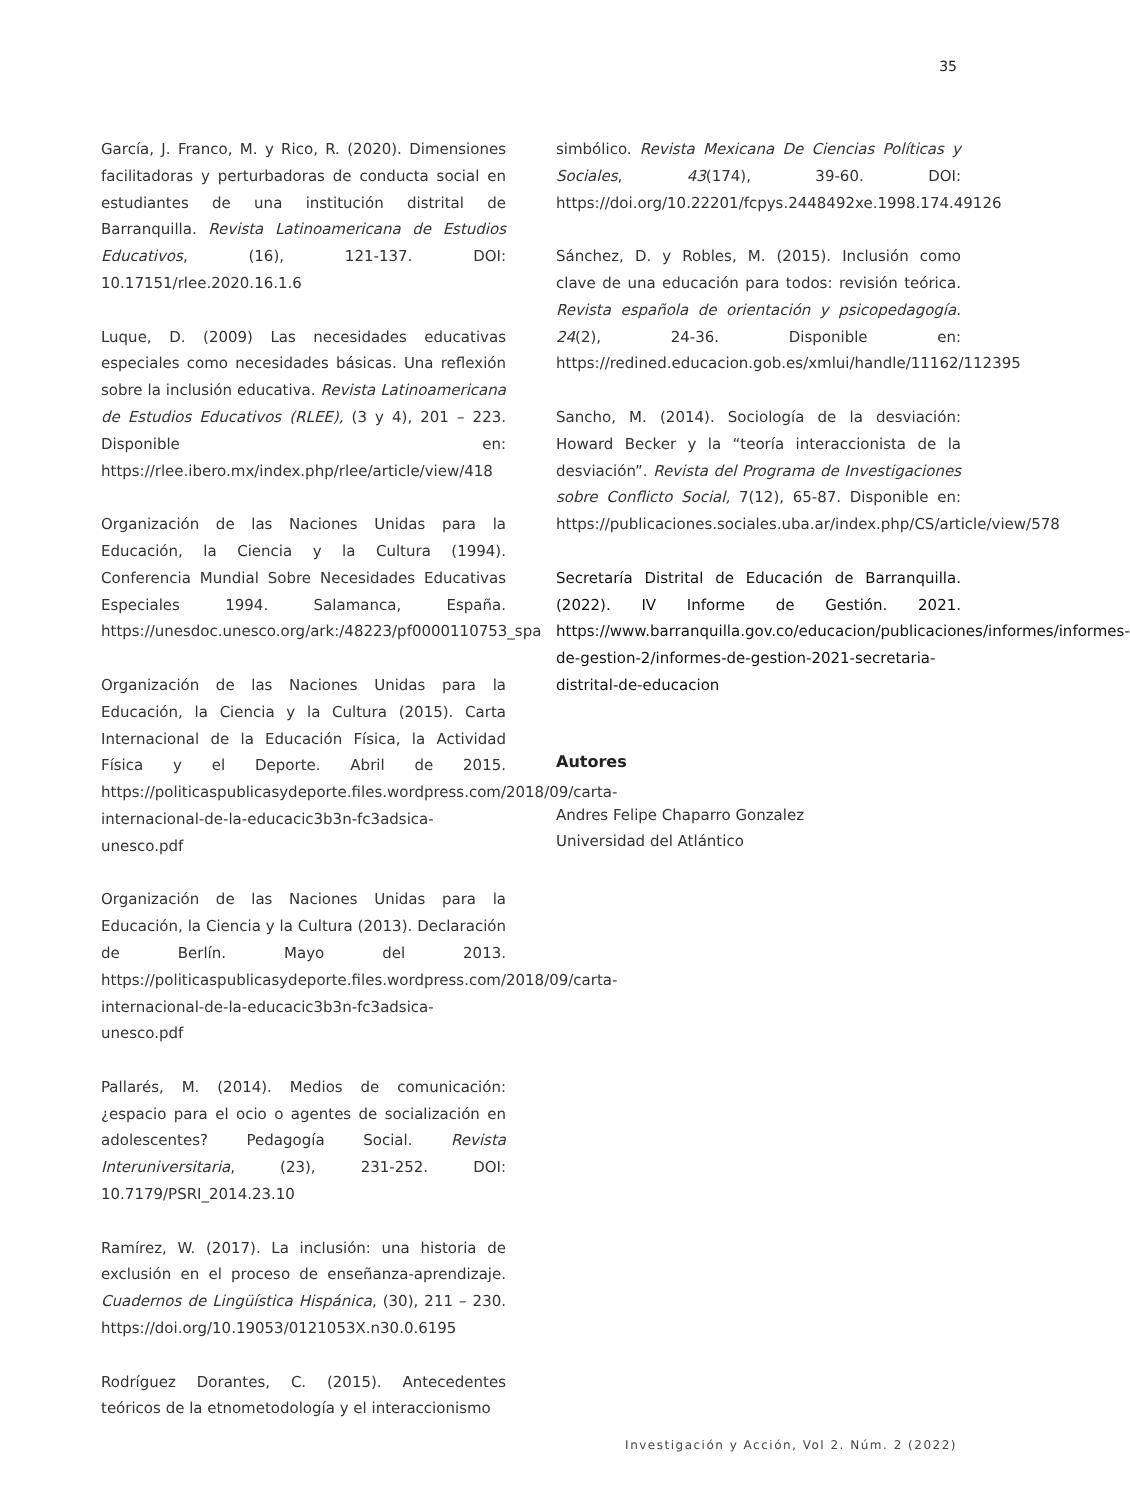35
García, J. Franco, M. y Rico, R. (2020). Dimensiones facilitadoras y perturbadoras de conducta social en estudiantes de una institución distrital de Barranquilla. Revista Latinoamericana de Estudios Educativos, (16), 121-137. DOI: 10.17151/rlee.2020.16.1.6
Luque, D. (2009) Las necesidades educativas especiales como necesidades básicas. Una reflexión sobre la inclusión educativa. Revista Latinoamericana de Estudios Educativos (RLEE), (3 y 4), 201 – 223. Disponible en: https://rlee.ibero.mx/index.php/rlee/article/view/418
Organización de las Naciones Unidas para la Educación, la Ciencia y la Cultura (1994). Conferencia Mundial Sobre Necesidades Educativas Especiales 1994. Salamanca, España. https://unesdoc.unesco.org/ark:/48223/pf0000110753_spa
Organización de las Naciones Unidas para la Educación, la Ciencia y la Cultura (2015). Carta Internacional de la Educación Física, la Actividad Física y el Deporte. Abril de 2015. https://politicaspublicasydeporte.files.wordpress.com/2018/09/carta-internacional-de-la-educacic3b3n-fc3adsica-unesco.pdf
Organización de las Naciones Unidas para la Educación, la Ciencia y la Cultura (2013). Declaración de Berlín. Mayo del 2013. https://politicaspublicasydeporte.files.wordpress.com/2018/09/carta-internacional-de-la-educacic3b3n-fc3adsica-unesco.pdf
Pallarés, M. (2014). Medios de comunicación: ¿espacio para el ocio o agentes de socialización en adolescentes? Pedagogía Social. Revista Interuniversitaria, (23), 231-252. DOI: 10.7179/PSRI_2014.23.10
Ramírez, W. (2017). La inclusión: una historia de exclusión en el proceso de enseñanza-aprendizaje. Cuadernos de Lingüística Hispánica, (30), 211 – 230. https://doi.org/10.19053/0121053X.n30.0.6195
Rodríguez Dorantes, C. (2015). Antecedentes teóricos de la etnometodología y el interaccionismo
simbólico. Revista Mexicana De Ciencias Políticas y Sociales, 43(174), 39-60. DOI: https://doi.org/10.22201/fcpys.2448492xe.1998.174.49126
Sánchez, D. y Robles, M. (2015). Inclusión como clave de una educación para todos: revisión teórica. Revista española de orientación y psicopedagogía. 24(2), 24-36. Disponible en: https://redined.educacion.gob.es/xmlui/handle/11162/112395
Sancho, M. (2014). Sociología de la desviación: Howard Becker y la “teoría interaccionista de la desviación”. Revista del Programa de Investigaciones sobre Conflicto Social, 7(12), 65-87. Disponible en: https://publicaciones.sociales.uba.ar/index.php/CS/article/view/578
Secretaría Distrital de Educación de Barranquilla. (2022). IV Informe de Gestión. 2021. https://www.barranquilla.gov.co/educacion/publicaciones/informes/informes-de-gestion-2/informes-de-gestion-2021-secretaria-distrital-de-educacion
Autores
Andres Felipe Chaparro Gonzalez
Universidad del Atlántico
Investigación y Acción, Vol 2. Núm. 2 (2022)